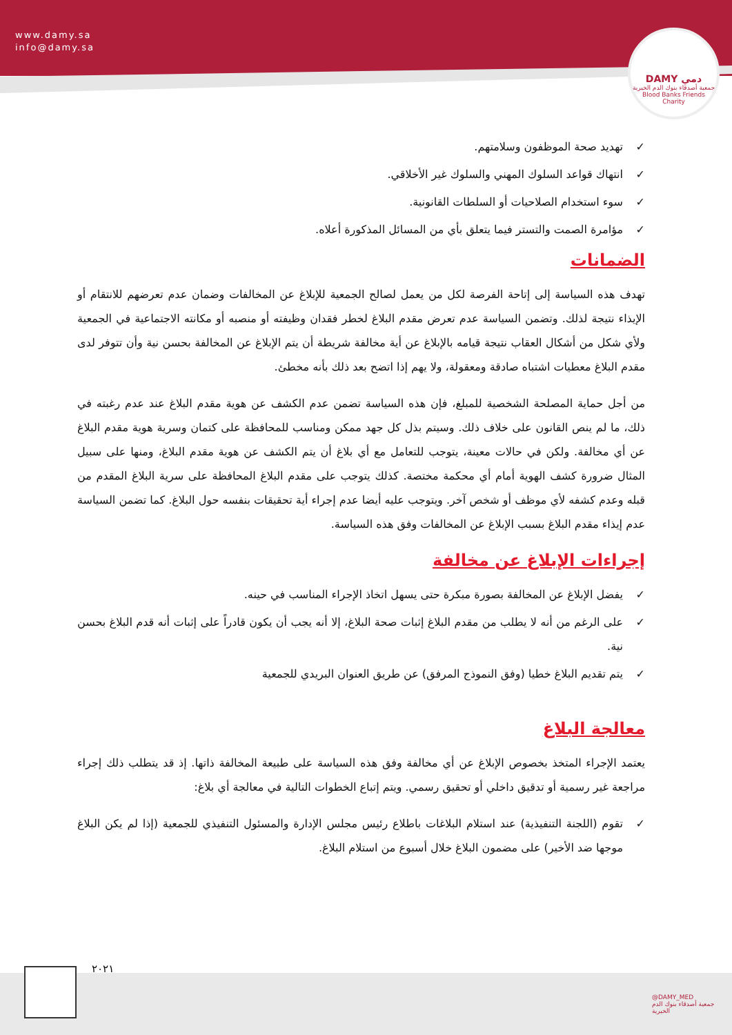www.damy.sa
info@damy.sa
DAMY دمي
جمعية أصدقاء بنوك الدم الخيرية
Blood Banks Friends Charity
✓ تهديد صحة الموظفون وسلامتهم.
✓ انتهاك قواعد السلوك المهني والسلوك غير الأخلاقي.
✓ سوء استخدام الصلاحيات أو السلطات القانونية.
✓ مؤامرة الصمت والتستر فيما يتعلق بأي من المسائل المذكورة أعلاه.
الضمانات
تهدف هذه السياسة إلى إتاحة الفرصة لكل من يعمل لصالح الجمعية للإبلاغ عن المخالفات وضمان عدم تعرضهم للانتقام أو الإيذاء نتيجة لذلك. وتضمن السياسة عدم تعرض مقدم البلاغ لخطر فقدان وظيفته أو منصبه أو مكانته الاجتماعية في الجمعية ولأي شكل من أشكال العقاب نتيجة قيامه بالإبلاغ عن أية مخالفة شريطة أن يتم الإبلاغ عن المخالفة بحسن نية وأن تتوفر لدى مقدم البلاغ معطيات اشتباه صادقة ومعقولة، ولا يهم إذا اتضح بعد ذلك بأنه مخطئ.
من أجل حماية المصلحة الشخصية للمبلغ، فإن هذه السياسة تضمن عدم الكشف عن هوية مقدم البلاغ عند عدم رغبته في ذلك، ما لم ينص القانون على خلاف ذلك. وسيتم بذل كل جهد ممكن ومناسب للمحافظة على كتمان وسرية هوية مقدم البلاغ عن أي مخالفة. ولكن في حالات معينة، يتوجب للتعامل مع أي بلاغ أن يتم الكشف عن هوية مقدم البلاغ، ومنها على سبيل المثال ضرورة كشف الهوية أمام أي محكمة مختصة. كذلك يتوجب على مقدم البلاغ المحافظة على سرية البلاغ المقدم من قبله وعدم كشفه لأي موظف أو شخص آخر. ويتوجب عليه أيضا عدم إجراء أية تحقيقات بنفسه حول البلاغ. كما تضمن السياسة عدم إيذاء مقدم البلاغ بسبب الإبلاغ عن المخالفات وفق هذه السياسة.
إجراءات الإبلاغ عن مخالفة
✓ يفضل الإبلاغ عن المخالفة بصورة مبكرة حتى يسهل اتخاذ الإجراء المناسب في حينه.
✓ على الرغم من أنه لا يطلب من مقدم البلاغ إثبات صحة البلاغ، إلا أنه يجب أن يكون قادراً على إثبات أنه قدم البلاغ بحسن نية.
✓ يتم تقديم البلاغ خطيا (وفق النموذج المرفق) عن طريق العنوان البريدي للجمعية
معالجة البلاغ
يعتمد الإجراء المتخذ بخصوص الإبلاغ عن أي مخالفة وفق هذه السياسة على طبيعة المخالفة ذاتها. إذ قد يتطلب ذلك إجراء مراجعة غير رسمية أو تدقيق داخلي أو تحقيق رسمي. ويتم إتباع الخطوات التالية في معالجة أي بلاغ:
✓ تقوم (اللجنة التنفيذية) عند استلام البلاغات باطلاع رئيس مجلس الإدارة والمسئول التنفيذي للجمعية (إذا لم يكن البلاغ موجها ضد الأخير) على مضمون البلاغ خلال أسبوع من استلام البلاغ.
٢٠٢١
@DAMY_MED
جمعية أصدقاء بنوك الدم الخيرية